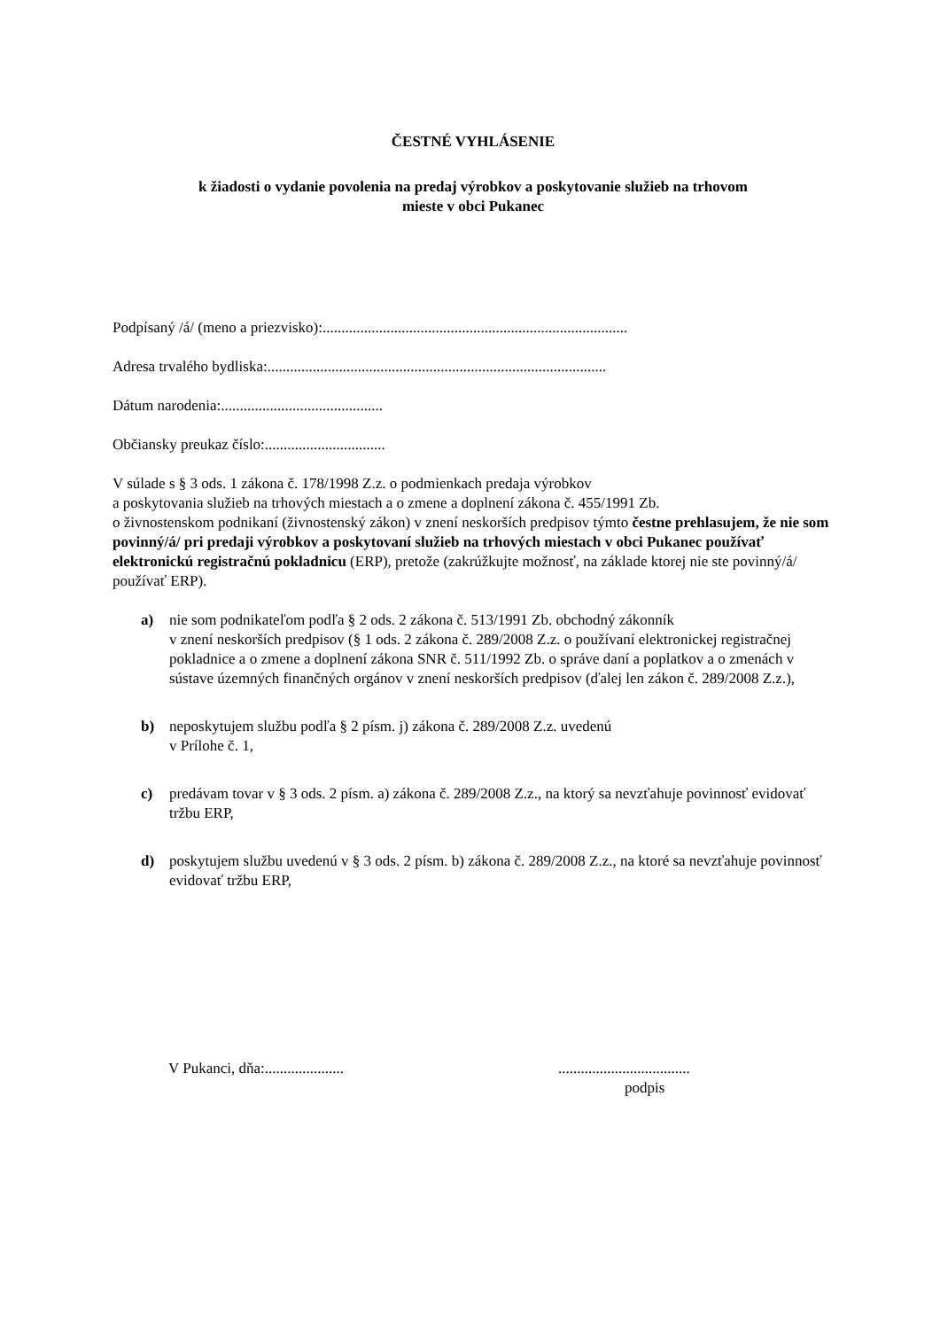ČESTNÉ VYHLÁSENIE
k žiadosti o vydanie povolenia na predaj výrobkov a poskytovanie služieb na trhovom
mieste v obci Pukanec
Podpísaný /á/ (meno a priezvisko):.................................................................................
Adresa trvalého bydliska:..........................................................................................
Dátum narodenia:...........................................
Občiansky preukaz číslo:................................
V súlade s § 3 ods. 1 zákona č. 178/1998 Z.z. o podmienkach predaja výrobkov
a poskytovania služieb na trhových miestach a o zmene a doplnení zákona č. 455/1991 Zb.
o živnostenskom podnikaní (živnostenský zákon) v znení neskorších predpisov týmto čestne prehlasujem, že nie som povinný/á/ pri predaji výrobkov a poskytovaní služieb na trhových miestach v obci Pukanec používať elektronickú registračnú pokladnicu (ERP), pretože (zakrúžkujte možnosť, na základe ktorej nie ste povinný/á/ používať ERP).
a) nie som podnikateľom podľa § 2 ods. 2 zákona č. 513/1991 Zb. obchodný zákonník
v znení neskorších predpisov (§ 1 ods. 2 zákona č. 289/2008 Z.z. o používaní elektronickej registračnej pokladnice a o zmene a doplnení zákona SNR č. 511/1992 Zb. o správe daní a poplatkov a o zmenách v sústave územných finančných orgánov v znení neskorších predpisov (ďalej len zákon č. 289/2008 Z.z.),
b) neposkytujem službu podľa § 2 písm. j) zákona č. 289/2008 Z.z. uvedenú
v Prílohe č. 1,
c) predávam tovar v § 3 ods. 2 písm. a) zákona č. 289/2008 Z.z., na ktorý sa nevzťahuje povinnosť evidovať tržbu ERP,
d) poskytujem službu uvedenú v § 3 ods. 2 písm. b) zákona č. 289/2008 Z.z., na ktoré sa nevzťahuje povinnosť evidovať tržbu ERP,
V Pukanci, dňa:..................... ...................................
podpis